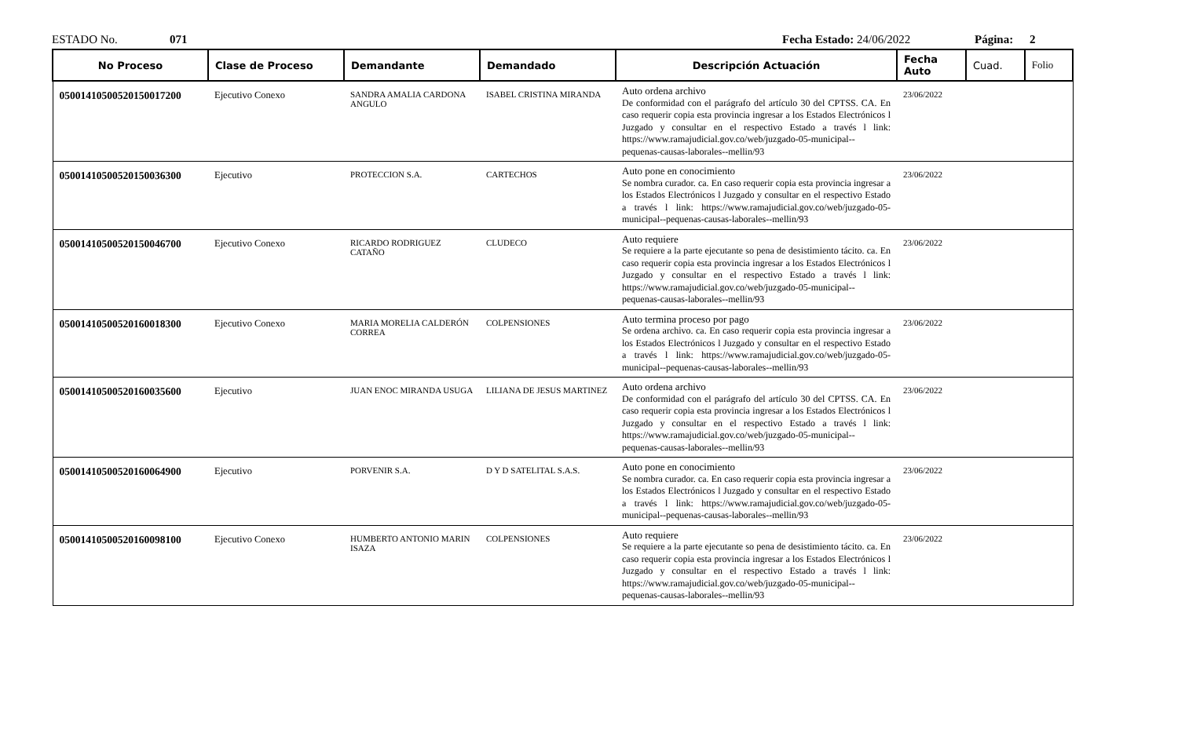ESTADO No. 071 Fecha Estado: 24/06/2022 Página: 2
| No Proceso | Clase de Proceso | Demandante | Demandado | Descripción Actuación | Fecha Auto | Cuad. | Folio |
| --- | --- | --- | --- | --- | --- | --- | --- |
| 05001410500520150017200 | Ejecutivo Conexo | SANDRA AMALIA CARDONA ANGULO | ISABEL CRISTINA MIRANDA | Auto ordena archivo De conformidad con el parágrafo del artículo 30 del CPTSS. CA. En caso requerir copia esta provincia ingresar a los Estados Electrónicos l Juzgado y consultar en el respectivo Estado a través l link: https://www.ramajudicial.gov.co/web/juzgado-05-municipal--pequenas-causas-laborales--mellin/93 | 23/06/2022 | | |
| 05001410500520150036300 | Ejecutivo | PROTECCION S.A. | CARTECHOS | Auto pone en conocimiento Se nombra curador. ca. En caso requerir copia esta provincia ingresar a los Estados Electrónicos l Juzgado y consultar en el respectivo Estado a través l link: https://www.ramajudicial.gov.co/web/juzgado-05-municipal--pequenas-causas-laborales--mellin/93 | 23/06/2022 | | |
| 05001410500520150046700 | Ejecutivo Conexo | RICARDO RODRIGUEZ CATAÑO | CLUDECO | Auto requiere Se requiere a la parte ejecutante so pena de desistimiento tácito. ca. En caso requerir copia esta provincia ingresar a los Estados Electrónicos l Juzgado y consultar en el respectivo Estado a través l link: https://www.ramajudicial.gov.co/web/juzgado-05-municipal--pequenas-causas-laborales--mellin/93 | 23/06/2022 | | |
| 05001410500520160018300 | Ejecutivo Conexo | MARIA MORELIA CALDERÓN CORREA | COLPENSIONES | Auto termina proceso por pago Se ordena archivo. ca. En caso requerir copia esta provincia ingresar a los Estados Electrónicos l Juzgado y consultar en el respectivo Estado a través l link: https://www.ramajudicial.gov.co/web/juzgado-05-municipal--pequenas-causas-laborales--mellin/93 | 23/06/2022 | | |
| 05001410500520160035600 | Ejecutivo | JUAN ENOC MIRANDA USUGA | LILIANA DE JESUS MARTINEZ | Auto ordena archivo De conformidad con el parágrafo del artículo 30 del CPTSS. CA. En caso requerir copia esta provincia ingresar a los Estados Electrónicos l Juzgado y consultar en el respectivo Estado a través l link: https://www.ramajudicial.gov.co/web/juzgado-05-municipal--pequenas-causas-laborales--mellin/93 | 23/06/2022 | | |
| 05001410500520160064900 | Ejecutivo | PORVENIR S.A. | D Y D SATELITAL S.A.S. | Auto pone en conocimiento Se nombra curador. ca. En caso requerir copia esta provincia ingresar a los Estados Electrónicos l Juzgado y consultar en el respectivo Estado a través l link: https://www.ramajudicial.gov.co/web/juzgado-05-municipal--pequenas-causas-laborales--mellin/93 | 23/06/2022 | | |
| 05001410500520160098100 | Ejecutivo Conexo | HUMBERTO ANTONIO MARIN ISAZA | COLPENSIONES | Auto requiere Se requiere a la parte ejecutante so pena de desistimiento tácito. ca. En caso requerir copia esta provincia ingresar a los Estados Electrónicos l Juzgado y consultar en el respectivo Estado a través l link: https://www.ramajudicial.gov.co/web/juzgado-05-municipal--pequenas-causas-laborales--mellin/93 | 23/06/2022 | | |